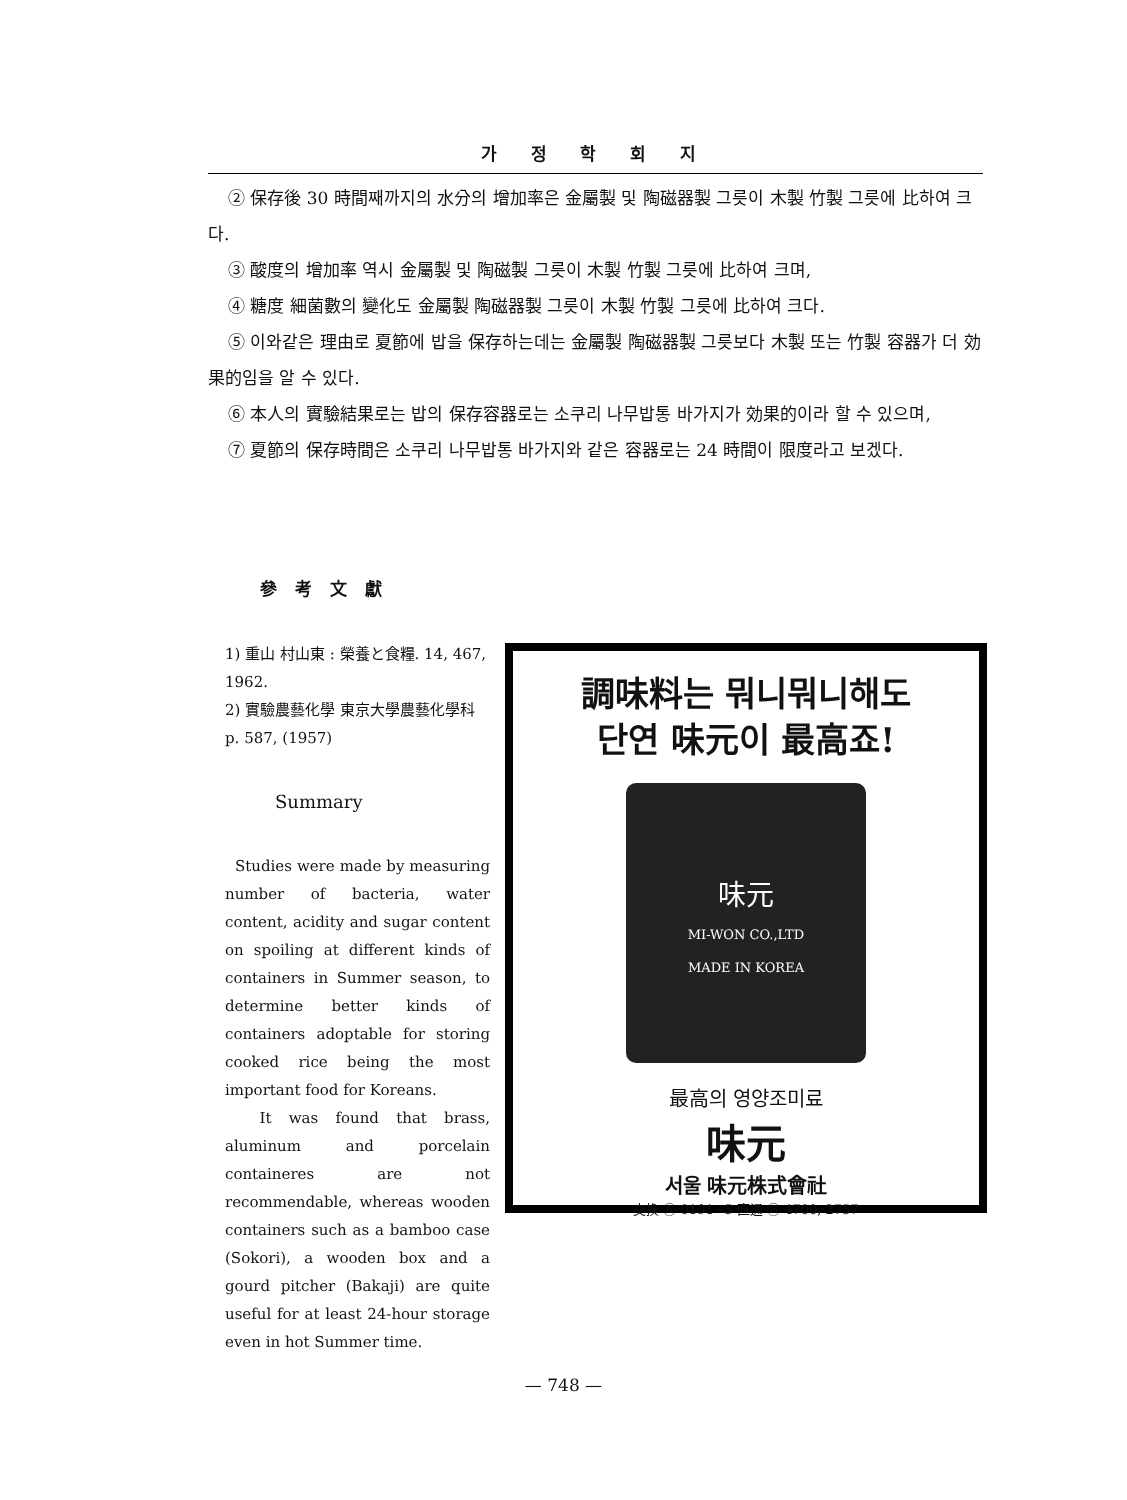가 정 학 회 지
② 保存後 30 時間째까지의 水分의 增加率은 金屬製 및 陶磁器製 그릇이 木製 竹製 그릇에 比하여 크다.
③ 酸度의 增加率 역시 金屬製 및 陶磁製 그릇이 木製 竹製 그릇에 比하여 크며,
④ 糖度 細菌數의 變化도 金屬製 陶磁器製 그릇이 木製 竹製 그릇에 比하여 크다.
⑤ 이와같은 理由로 夏節에 밥을 保存하는데는 金屬製 陶磁器製 그릇보다 木製 또는 竹製 容器가 더 効果的임을 알 수 있다.
⑥ 本人의 實驗結果로는 밥의 保存容器로는 소쿠리 나무밥통 바가지가 効果的이라 할 수 있으며,
⑦ 夏節의 保存時間은 소쿠리 나무밥통 바가지와 같은 容器로는 24 時間이 限度라고 보겠다.
參考文獻
1) 重山 村山東 : 榮養と食糧. 14, 467, 1962.
2) 實驗農藝化學 東京大學農藝化學科 p. 587, (1957)
Summary
Studies were made by measuring number of bacteria, water content, acidity and sugar content on spoiling at different kinds of containers in Summer season, to determine better kinds of containers adoptable for storing cooked rice being the most important food for Koreans.
It was found that brass, aluminum and porcelain containeres are not recommendable, whereas wooden containers such as a bamboo case (Sokori), a wooden box and a gourd pitcher (Bakaji) are quite useful for at least 24-hour storage even in hot Summer time.
調味料는 뭐니뭐니해도
단연 味元이 最高죠!
味元
MI-WON CO.,LTD
MADE IN KOREA
最高의 영양조미료
味元
서울 味元株式會社
交換 ⑥ 0191~5 直通 ⑮ 4700, 2757
— 748 —